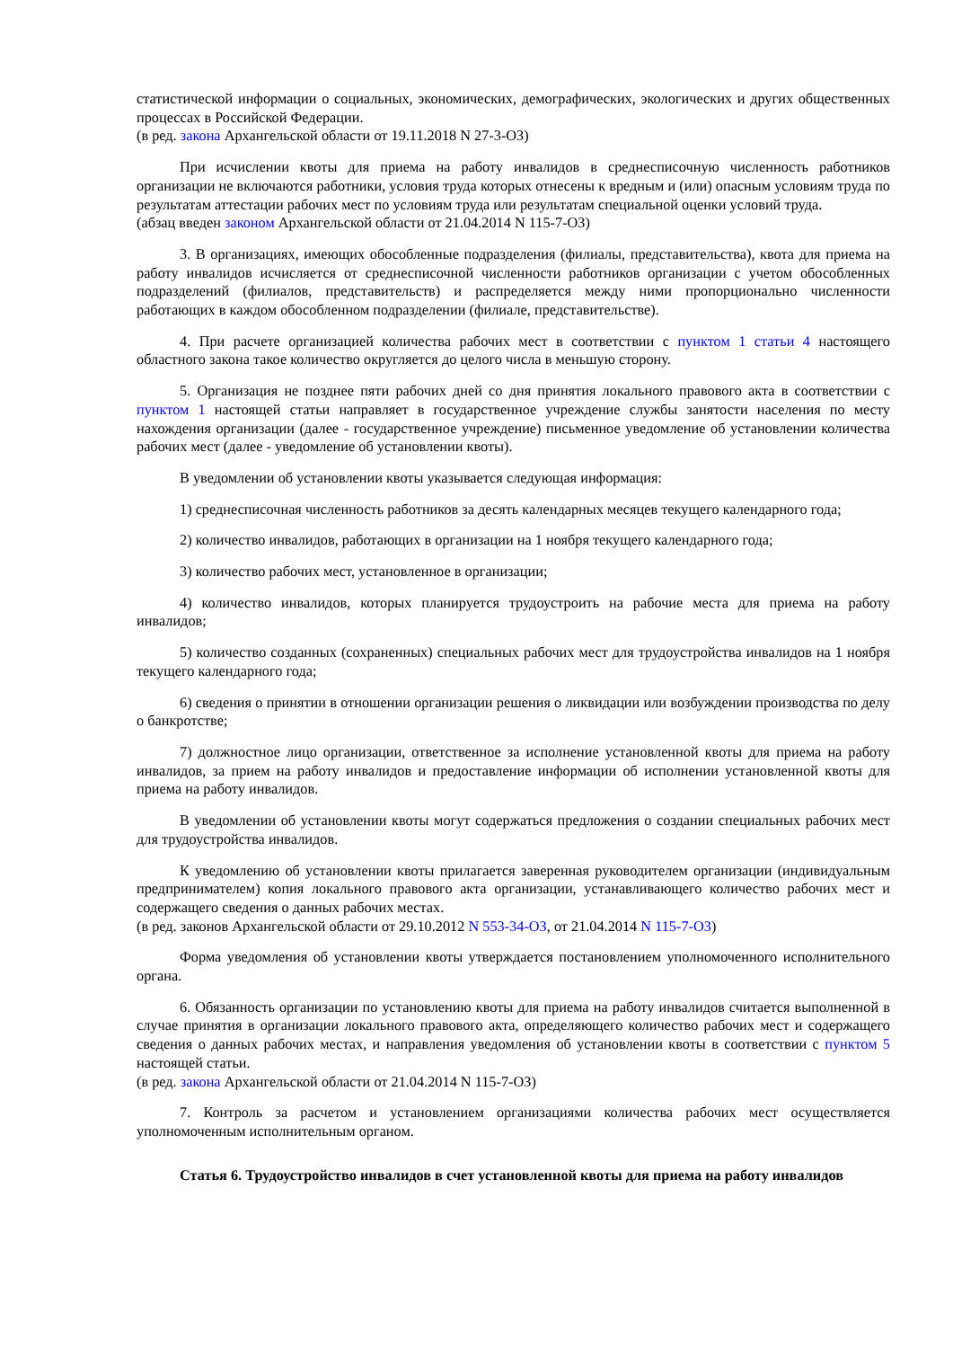статистической информации о социальных, экономических, демографических, экологических и других общественных процессах в Российской Федерации.
(в ред. закона Архангельской области от 19.11.2018 N 27-3-ОЗ)
При исчислении квоты для приема на работу инвалидов в среднесписочную численность работников организации не включаются работники, условия труда которых отнесены к вредным и (или) опасным условиям труда по результатам аттестации рабочих мест по условиям труда или результатам специальной оценки условий труда.
(абзац введен законом Архангельской области от 21.04.2014 N 115-7-ОЗ)
3. В организациях, имеющих обособленные подразделения (филиалы, представительства), квота для приема на работу инвалидов исчисляется от среднесписочной численности работников организации с учетом обособленных подразделений (филиалов, представительств) и распределяется между ними пропорционально численности работающих в каждом обособленном подразделении (филиале, представительстве).
4. При расчете организацией количества рабочих мест в соответствии с пунктом 1 статьи 4 настоящего областного закона такое количество округляется до целого числа в меньшую сторону.
5. Организация не позднее пяти рабочих дней со дня принятия локального правового акта в соответствии с пунктом 1 настоящей статьи направляет в государственное учреждение службы занятости населения по месту нахождения организации (далее - государственное учреждение) письменное уведомление об установлении количества рабочих мест (далее - уведомление об установлении квоты).
В уведомлении об установлении квоты указывается следующая информация:
1) среднесписочная численность работников за десять календарных месяцев текущего календарного года;
2) количество инвалидов, работающих в организации на 1 ноября текущего календарного года;
3) количество рабочих мест, установленное в организации;
4) количество инвалидов, которых планируется трудоустроить на рабочие места для приема на работу инвалидов;
5) количество созданных (сохраненных) специальных рабочих мест для трудоустройства инвалидов на 1 ноября текущего календарного года;
6) сведения о принятии в отношении организации решения о ликвидации или возбуждении производства по делу о банкротстве;
7) должностное лицо организации, ответственное за исполнение установленной квоты для приема на работу инвалидов, за прием на работу инвалидов и предоставление информации об исполнении установленной квоты для приема на работу инвалидов.
В уведомлении об установлении квоты могут содержаться предложения о создании специальных рабочих мест для трудоустройства инвалидов.
К уведомлению об установлении квоты прилагается заверенная руководителем организации (индивидуальным предпринимателем) копия локального правового акта организации, устанавливающего количество рабочих мест и содержащего сведения о данных рабочих местах.
(в ред. законов Архангельской области от 29.10.2012 N 553-34-ОЗ, от 21.04.2014 N 115-7-ОЗ)
Форма уведомления об установлении квоты утверждается постановлением уполномоченного исполнительного органа.
6. Обязанность организации по установлению квоты для приема на работу инвалидов считается выполненной в случае принятия в организации локального правового акта, определяющего количество рабочих мест и содержащего сведения о данных рабочих местах, и направления уведомления об установлении квоты в соответствии с пунктом 5 настоящей статьи.
(в ред. закона Архангельской области от 21.04.2014 N 115-7-ОЗ)
7. Контроль за расчетом и установлением организациями количества рабочих мест осуществляется уполномоченным исполнительным органом.
Статья 6. Трудоустройство инвалидов в счет установленной квоты для приема на работу инвалидов